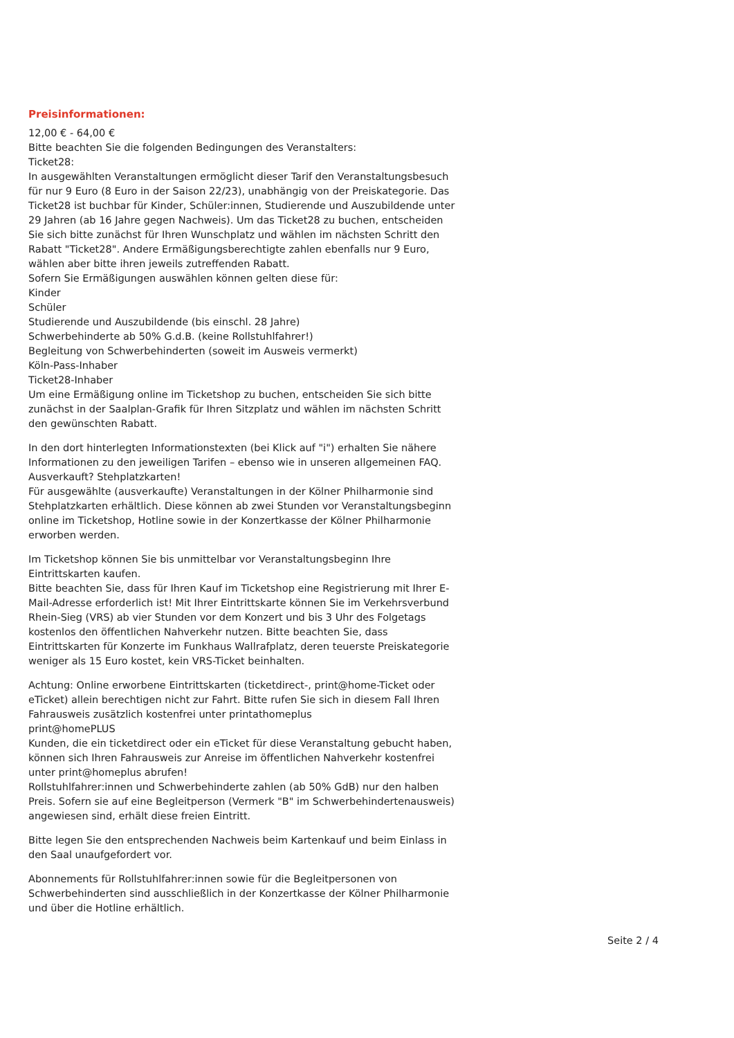Preisinformationen:
12,00 € - 64,00 €
Bitte beachten Sie die folgenden Bedingungen des Veranstalters:
Ticket28:
In ausgewählten Veranstaltungen ermöglicht dieser Tarif den Veranstaltungsbesuch für nur 9 Euro (8 Euro in der Saison 22/23), unabhängig von der Preiskategorie. Das Ticket28 ist buchbar für Kinder, Schüler:innen, Studierende und Auszubildende unter 29 Jahren (ab 16 Jahre gegen Nachweis). Um das Ticket28 zu buchen, entscheiden Sie sich bitte zunächst für Ihren Wunschplatz und wählen im nächsten Schritt den Rabatt "Ticket28". Andere Ermäßigungsberechtigte zahlen ebenfalls nur 9 Euro, wählen aber bitte ihren jeweils zutreffenden Rabatt.
Sofern Sie Ermäßigungen auswählen können gelten diese für:
Kinder
Schüler
Studierende und Auszubildende (bis einschl. 28 Jahre)
Schwerbehinderte ab 50% G.d.B. (keine Rollstuhlfahrer!)
Begleitung von Schwerbehinderten (soweit im Ausweis vermerkt)
Köln-Pass-Inhaber
Ticket28-Inhaber
Um eine Ermäßigung online im Ticketshop zu buchen, entscheiden Sie sich bitte zunächst in der Saalplan-Grafik für Ihren Sitzplatz und wählen im nächsten Schritt den gewünschten Rabatt.
In den dort hinterlegten Informationstexten (bei Klick auf "i") erhalten Sie nähere Informationen zu den jeweiligen Tarifen – ebenso wie in unseren allgemeinen FAQ.
Ausverkauft? Stehplatzkarten!
Für ausgewählte (ausverkaufte) Veranstaltungen in der Kölner Philharmonie sind Stehplatzkarten erhältlich. Diese können ab zwei Stunden vor Veranstaltungsbeginn online im Ticketshop, Hotline sowie in der Konzertkasse der Kölner Philharmonie erworben werden.
Im Ticketshop können Sie bis unmittelbar vor Veranstaltungsbeginn Ihre Eintrittskarten kaufen.
Bitte beachten Sie, dass für Ihren Kauf im Ticketshop eine Registrierung mit Ihrer E-Mail-Adresse erforderlich ist! Mit Ihrer Eintrittskarte können Sie im Verkehrsverbund Rhein-Sieg (VRS) ab vier Stunden vor dem Konzert und bis 3 Uhr des Folgetags kostenlos den öffentlichen Nahverkehr nutzen. Bitte beachten Sie, dass Eintrittskarten für Konzerte im Funkhaus Wallrafplatz, deren teuerste Preiskategorie weniger als 15 Euro kostet, kein VRS-Ticket beinhalten.
Achtung: Online erworbene Eintrittskarten (ticketdirect-, print@home-Ticket oder eTicket) allein berechtigen nicht zur Fahrt. Bitte rufen Sie sich in diesem Fall Ihren Fahrausweis zusätzlich kostenfrei unter printathomeplus
print@homePLUS
Kunden, die ein ticketdirect oder ein eTicket für diese Veranstaltung gebucht haben,
können sich Ihren Fahrausweis zur Anreise im öffentlichen Nahverkehr kostenfrei unter print@homeplus abrufen!
Rollstuhlfahrer:innen und Schwerbehinderte zahlen (ab 50% GdB) nur den halben Preis. Sofern sie auf eine Begleitperson (Vermerk "B" im Schwerbehindertenausweis) angewiesen sind, erhält diese freien Eintritt.
Bitte legen Sie den entsprechenden Nachweis beim Kartenkauf und beim Einlass in den Saal unaufgefordert vor.
Abonnements für Rollstuhlfahrer:innen sowie für die Begleitpersonen von Schwerbehinderten sind ausschließlich in der Konzertkasse der Kölner Philharmonie und über die Hotline erhältlich.
Seite 2 / 4